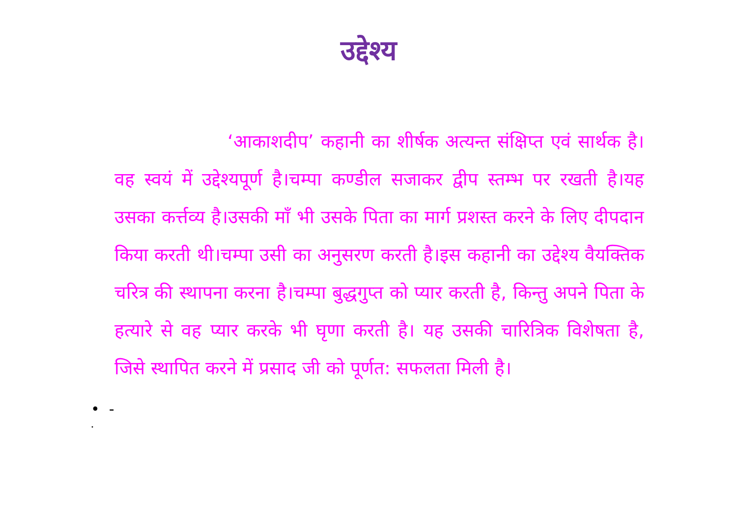उद्देश्य
‘आकाशदीप’ कहानी का शीर्षक अत्यन्त संक्षिप्त एवं सार्थक है।वह स्वयं में उद्देश्यपूर्ण है।चम्पा कण्डील सजाकर द्वीप स्तम्भ पर रखती है।यह उसका कर्त्तव्य है।उसकी माँ भी उसके पिता का मार्ग प्रशस्त करने के लिए दीपदान किया करती थी।चम्पा उसी का अनुसरण करती है।इस कहानी का उद्देश्य वैयक्तिक चरित्र की स्थापना करना है।चम्पा बुद्धगुप्त को प्यार करती है, किन्तु अपने पिता के हत्यारे से वह प्यार करके भी घृणा करती है। यह उसकी चारित्रिक विशेषता है, जिसे स्थापित करने में प्रसाद जी को पूर्णत: सफलता मिली है।
• -
•